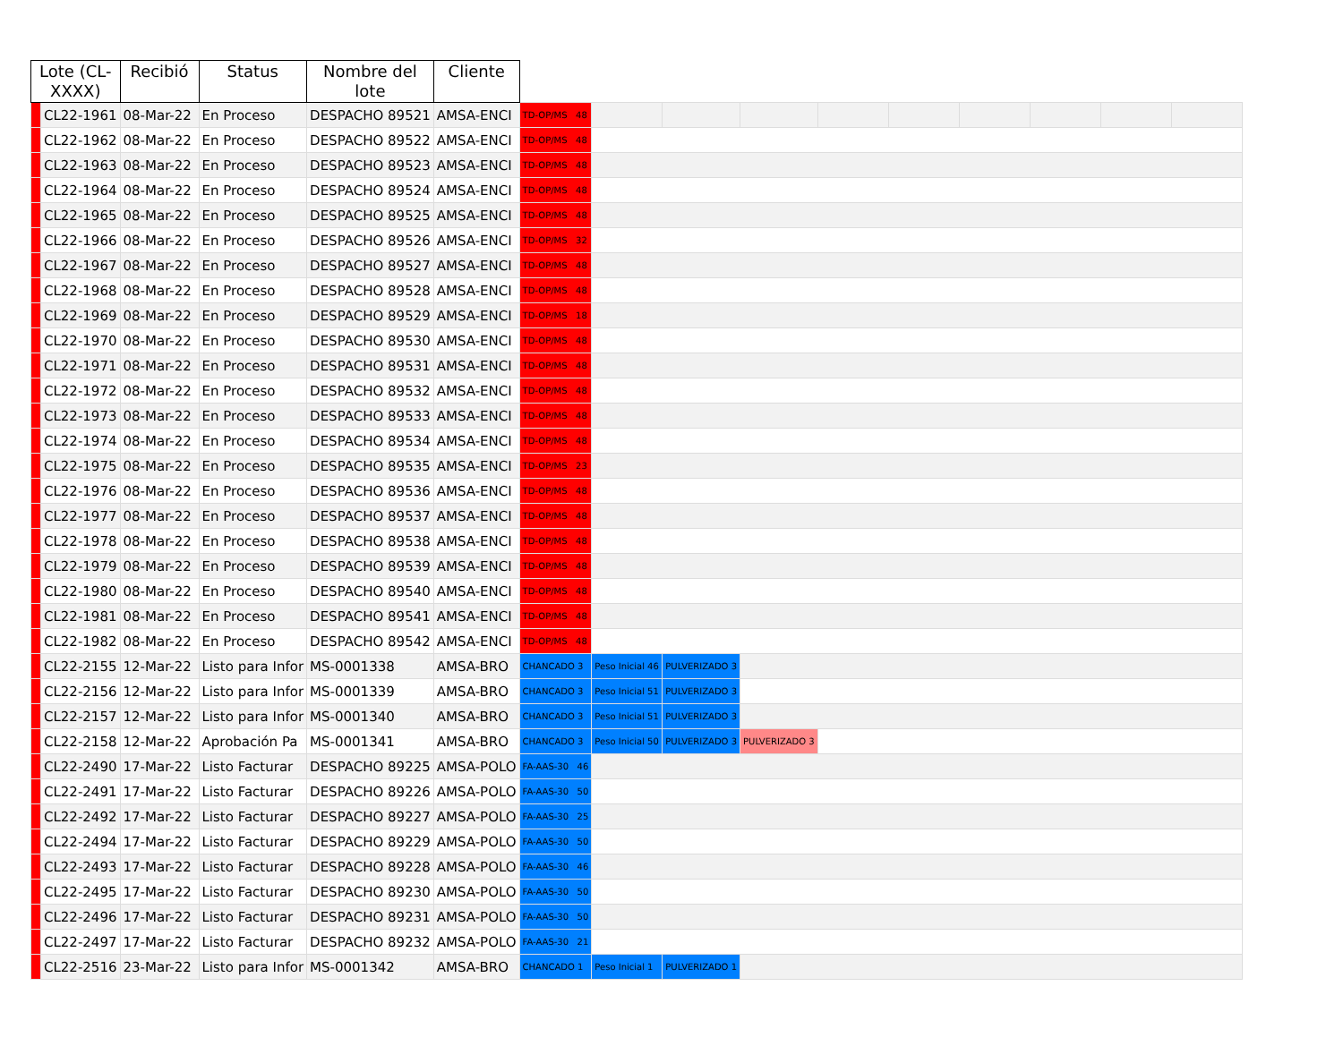| Lote (CL-XXXX) | | Recibió | Status | Nombre del lote | Cliente | | | | | | | | | | |
| --- | --- | --- | --- | --- | --- | --- | --- | --- | --- | --- | --- | --- | --- | --- | --- |
| | CL22-1961 | 08-Mar-22 | En Proceso | DESPACHO 89521 | AMSA-ENCI | TD-OP/MS 48 | | | | | | | | | |
| | CL22-1962 | 08-Mar-22 | En Proceso | DESPACHO 89522 | AMSA-ENCI | TD-OP/MS 48 | | | | | | | | | |
| | CL22-1963 | 08-Mar-22 | En Proceso | DESPACHO 89523 | AMSA-ENCI | TD-OP/MS 48 | | | | | | | | | |
| | CL22-1964 | 08-Mar-22 | En Proceso | DESPACHO 89524 | AMSA-ENCI | TD-OP/MS 48 | | | | | | | | | |
| | CL22-1965 | 08-Mar-22 | En Proceso | DESPACHO 89525 | AMSA-ENCI | TD-OP/MS 48 | | | | | | | | | |
| | CL22-1966 | 08-Mar-22 | En Proceso | DESPACHO 89526 | AMSA-ENCI | TD-OP/MS 32 | | | | | | | | | |
| | CL22-1967 | 08-Mar-22 | En Proceso | DESPACHO 89527 | AMSA-ENCI | TD-OP/MS 48 | | | | | | | | | |
| | CL22-1968 | 08-Mar-22 | En Proceso | DESPACHO 89528 | AMSA-ENCI | TD-OP/MS 48 | | | | | | | | | |
| | CL22-1969 | 08-Mar-22 | En Proceso | DESPACHO 89529 | AMSA-ENCI | TD-OP/MS 18 | | | | | | | | | |
| | CL22-1970 | 08-Mar-22 | En Proceso | DESPACHO 89530 | AMSA-ENCI | TD-OP/MS 48 | | | | | | | | | |
| | CL22-1971 | 08-Mar-22 | En Proceso | DESPACHO 89531 | AMSA-ENCI | TD-OP/MS 48 | | | | | | | | | |
| | CL22-1972 | 08-Mar-22 | En Proceso | DESPACHO 89532 | AMSA-ENCI | TD-OP/MS 48 | | | | | | | | | |
| | CL22-1973 | 08-Mar-22 | En Proceso | DESPACHO 89533 | AMSA-ENCI | TD-OP/MS 48 | | | | | | | | | |
| | CL22-1974 | 08-Mar-22 | En Proceso | DESPACHO 89534 | AMSA-ENCI | TD-OP/MS 48 | | | | | | | | | |
| | CL22-1975 | 08-Mar-22 | En Proceso | DESPACHO 89535 | AMSA-ENCI | TD-OP/MS 23 | | | | | | | | | |
| | CL22-1976 | 08-Mar-22 | En Proceso | DESPACHO 89536 | AMSA-ENCI | TD-OP/MS 48 | | | | | | | | | |
| | CL22-1977 | 08-Mar-22 | En Proceso | DESPACHO 89537 | AMSA-ENCI | TD-OP/MS 48 | | | | | | | | | |
| | CL22-1978 | 08-Mar-22 | En Proceso | DESPACHO 89538 | AMSA-ENCI | TD-OP/MS 48 | | | | | | | | | |
| | CL22-1979 | 08-Mar-22 | En Proceso | DESPACHO 89539 | AMSA-ENCI | TD-OP/MS 48 | | | | | | | | | |
| | CL22-1980 | 08-Mar-22 | En Proceso | DESPACHO 89540 | AMSA-ENCI | TD-OP/MS 48 | | | | | | | | | |
| | CL22-1981 | 08-Mar-22 | En Proceso | DESPACHO 89541 | AMSA-ENCI | TD-OP/MS 48 | | | | | | | | | |
| | CL22-1982 | 08-Mar-22 | En Proceso | DESPACHO 89542 | AMSA-ENCI | TD-OP/MS 48 | | | | | | | | | |
| | CL22-2155 | 12-Mar-22 | Listo para Infor | MS-0001338 | AMSA-BRO | CHANCADO 3 | Peso Inicial 46 | PULVERIZADO 3 | | | | | | | |
| | CL22-2156 | 12-Mar-22 | Listo para Infor | MS-0001339 | AMSA-BRO | CHANCADO 3 | Peso Inicial 51 | PULVERIZADO 3 | | | | | | | |
| | CL22-2157 | 12-Mar-22 | Listo para Infor | MS-0001340 | AMSA-BRO | CHANCADO 3 | Peso Inicial 51 | PULVERIZADO 3 | | | | | | | |
| | CL22-2158 | 12-Mar-22 | Aprobación Pa | MS-0001341 | AMSA-BRO | CHANCADO 3 | Peso Inicial 50 | PULVERIZADO 3 | PULVERIZADO 3 | | | | | | |
| | CL22-2490 | 17-Mar-22 | Listo Facturar | DESPACHO 89225 | AMSA-POLO | FA-AAS-30 46 | | | | | | | | | |
| | CL22-2491 | 17-Mar-22 | Listo Facturar | DESPACHO 89226 | AMSA-POLO | FA-AAS-30 50 | | | | | | | | | |
| | CL22-2492 | 17-Mar-22 | Listo Facturar | DESPACHO 89227 | AMSA-POLO | FA-AAS-30 25 | | | | | | | | | |
| | CL22-2494 | 17-Mar-22 | Listo Facturar | DESPACHO 89229 | AMSA-POLO | FA-AAS-30 50 | | | | | | | | | |
| | CL22-2493 | 17-Mar-22 | Listo Facturar | DESPACHO 89228 | AMSA-POLO | FA-AAS-30 46 | | | | | | | | | |
| | CL22-2495 | 17-Mar-22 | Listo Facturar | DESPACHO 89230 | AMSA-POLO | FA-AAS-30 50 | | | | | | | | | |
| | CL22-2496 | 17-Mar-22 | Listo Facturar | DESPACHO 89231 | AMSA-POLO | FA-AAS-30 50 | | | | | | | | | |
| | CL22-2497 | 17-Mar-22 | Listo Facturar | DESPACHO 89232 | AMSA-POLO | FA-AAS-30 21 | | | | | | | | | |
| | CL22-2516 | 23-Mar-22 | Listo para Infor | MS-0001342 | AMSA-BRO | CHANCADO 1 | Peso Inicial 1 | PULVERIZADO 1 | | | | | | | |